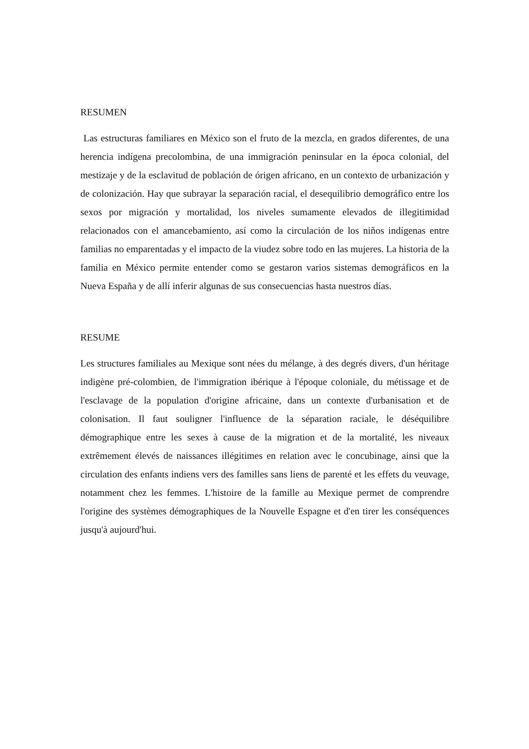RESUMEN
Las estructuras familiares en México son el fruto de la mezcla, en grados diferentes, de una herencia indígena precolombina, de una immigración peninsular en la época colonial, del mestizaje y de la esclavitud de población de órigen africano, en un contexto de urbanización y de colonización. Hay que subrayar la separación racial, el desequilibrio demográfico entre los sexos por migración y mortalidad, los niveles sumamente elevados de illegitimidad relacionados con el amancebamiento, así como la circulación de los niños indígenas entre familias no emparentadas y el impacto de la viudez sobre todo en las mujeres. La historia de la familia en México permite entender como se gestaron varios sistemas demográficos en la Nueva España y de allí inferir algunas de sus consecuencias hasta nuestros días.
RESUME
Les structures familiales au Mexique sont nées du mélange, à des degrés divers, d'un héritage indigène pré-colombien, de l'immigration ibérique à l'époque coloniale, du métissage et de l'esclavage de la population d'origine africaine, dans un contexte d'urbanisation et de colonisation. Il faut souligner l'influence de la séparation raciale, le déséquilibre démographique entre les sexes à cause de la migration et de la mortalité, les niveaux extrêmement élevés de naissances illégitimes en relation avec le concubinage, ainsi que la circulation des enfants indiens vers des familles sans liens de parenté et les effets du veuvage, notamment chez les femmes. L'histoire de la famille au Mexique permet de comprendre l'origine des systèmes démographiques de la Nouvelle Espagne et d'en tirer les conséquences jusqu'à aujourd'hui.